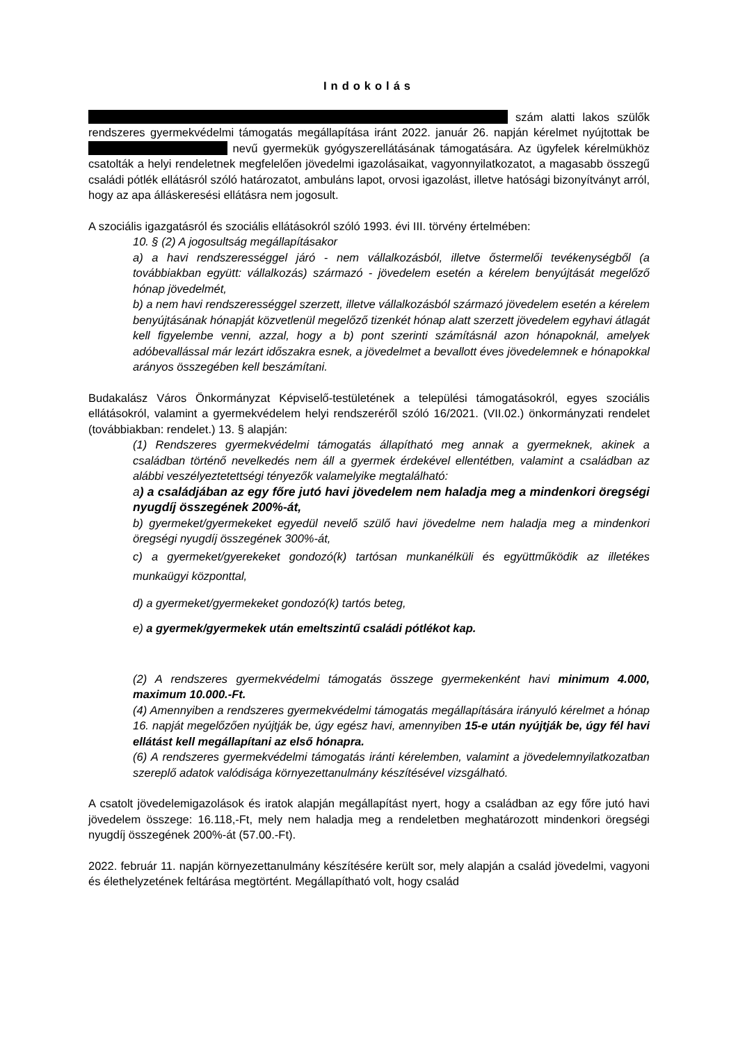Indokolás
szám alatti lakos szülők rendszeres gyermekvédelmi támogatás megállapítása iránt 2022. január 26. napján kérelmet nyújtottak be nevű gyermekük gyógyszerellátásának támogatására. Az ügyfelek kérelmükhöz csatolták a helyi rendeletnek megfelelően jövedelmi igazolásaikat, vagyonnyilatkozatot, a magasabb összegű családi pótlék ellátásról szóló határozatot, ambuláns lapot, orvosi igazolást, illetve hatósági bizonyítványt arról, hogy az apa álláskeresési ellátásra nem jogosult.
A szociális igazgatásról és szociális ellátásokról szóló 1993. évi III. törvény értelmében:
10. § (2) A jogosultság megállapításakor
a) a havi rendszerességgel járó - nem vállalkozásból, illetve őstermelői tevékenységből (a továbbiakban együtt: vállalkozás) származó - jövedelem esetén a kérelem benyújtását megelőző hónap jövedelmét,
b) a nem havi rendszerességgel szerzett, illetve vállalkozásból származó jövedelem esetén a kérelem benyújtásának hónapját közvetlenül megelőző tizenkét hónap alatt szerzett jövedelem egyhavi átlagát
kell figyelembe venni, azzal, hogy a b) pont szerinti számításnál azon hónapoknál, amelyek adóbevallással már lezárt időszakra esnek, a jövedelmet a bevallott éves jövedelemnek e hónapokkal arányos összegében kell beszámítani.
Budakalász Város Önkormányzat Képviselő-testületének a települési támogatásokról, egyes szociális ellátásokról, valamint a gyermekvédelem helyi rendszeréről szóló 16/2021. (VII.02.) önkormányzati rendelet (továbbiakban: rendelet.) 13. § alapján:
(1) Rendszeres gyermekvédelmi támogatás állapítható meg annak a gyermeknek, akinek a családban történő nevelkedés nem áll a gyermek érdekével ellentétben, valamint a családban az alábbi veszélyeztetettségi tényezők valamelyike megtalálható:
a) a családjában az egy főre jutó havi jövedelem nem haladja meg a mindenkori öregségi nyugdíj összegének 200%-át,
b) gyermeket/gyermekeket egyedül nevelő szülő havi jövedelme nem haladja meg a mindenkori öregségi nyugdíj összegének 300%-át,
c) a gyermeket/gyerekeket gondozó(k) tartósan munkanélküli és együttműködik az illetékes munkaügyi központtal,
d) a gyermeket/gyermekeket gondozó(k) tartós beteg,
e) a gyermek/gyermekek után emeltszintű családi pótlékot kap.
(2) A rendszeres gyermekvédelmi támogatás összege gyermekenként havi minimum 4.000, maximum 10.000.-Ft.
(4) Amennyiben a rendszeres gyermekvédelmi támogatás megállapítására irányuló kérelmet a hónap 16. napját megelőzően nyújtják be, úgy egész havi, amennyiben 15-e után nyújtják be, úgy fél havi ellátást kell megállapítani az első hónapra.
(6) A rendszeres gyermekvédelmi támogatás iránti kérelemben, valamint a jövedelemnyilatkozatban szereplő adatok valódisága környezettanulmány készítésével vizsgálható.
A csatolt jövedelemigazolások és iratok alapján megállapítást nyert, hogy a családban az egy főre jutó havi jövedelem összege: 16.118,-Ft, mely nem haladja meg a rendeletben meghatározott mindenkori öregségi nyugdíj összegének 200%-át (57.00.-Ft).
2022. február 11. napján környezettanulmány készítésére került sor, mely alapján a család jövedelmi, vagyoni és élethelyzetének feltárása megtörtént. Megállapítható volt, hogy család